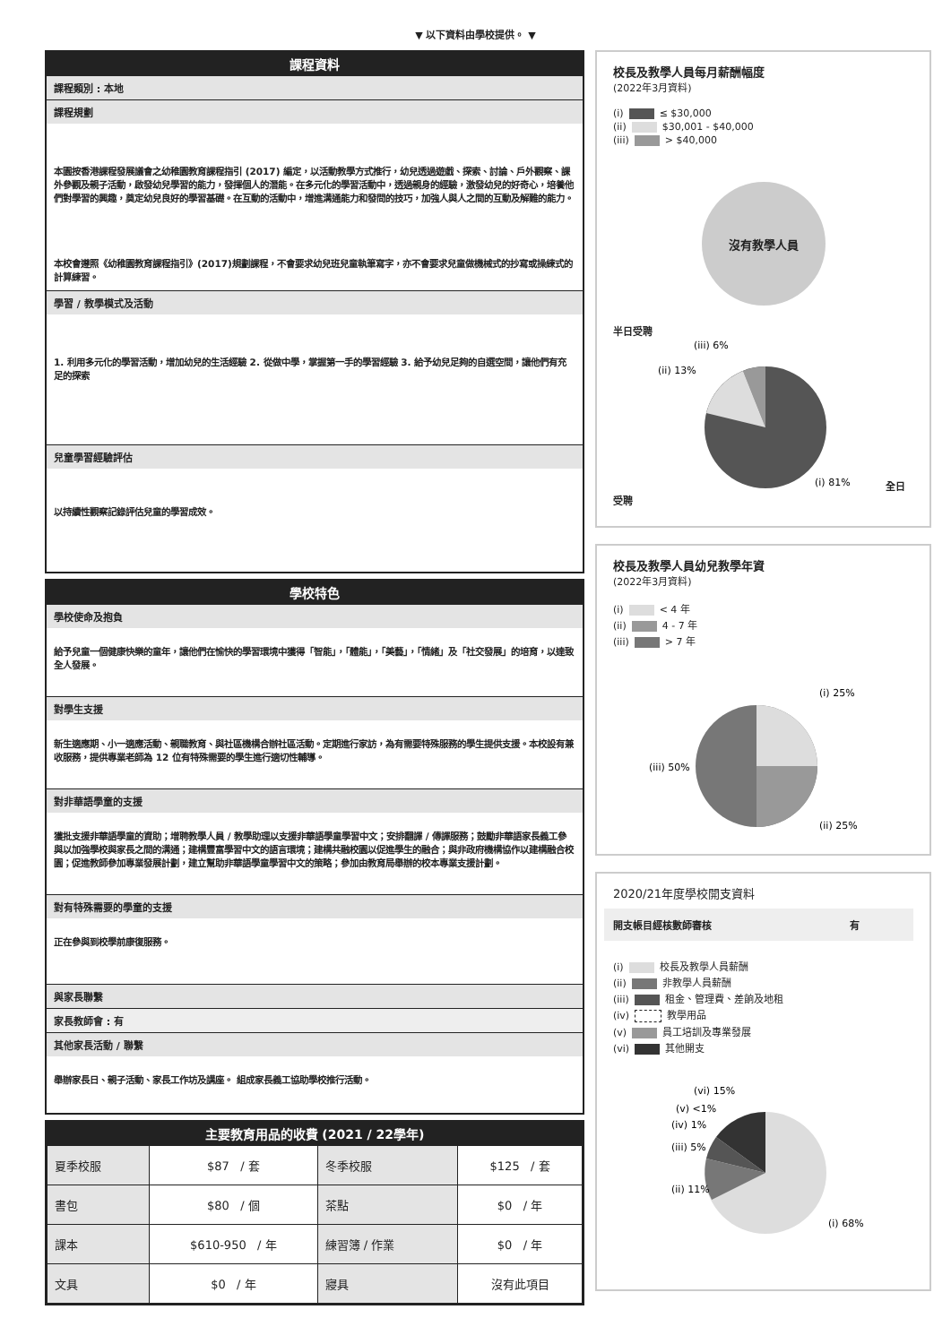▼ 以下資料由學校提供。 ▼
課程資料
課程類別 : 本地
課程規劃
本園按香港課程發展議會之幼稚園教育課程指引 (2017) 編定，以活動教學方式推行，幼兒透過遊戲、探索、討論、戶外觀察、課外參觀及親子活動，啟發幼兒學習的能力，發揮個人的潛能。在多元化的學習活動中，透過親身的經驗，激發幼兒的好奇心，培養他們對學習的興趣，奠定幼兒良好的學習基礎。在互動的活動中，增進溝通能力和發問的技巧，加強人與人之間的互動及解難的能力。
本校會遵照《幼稚園教育課程指引》(2017)規劃課程，不會要求幼兒班兒童執筆寫字，亦不會要求兒童做機械式的抄寫或操練式的計算練習。
學習 / 教學模式及活動
1. 利用多元化的學習活動，增加幼兒的生活經驗 2. 從做中學，掌握第一手的學習經驗 3. 給予幼兒足夠的自選空間，讓他們有充足的探索
兒童學習經驗評估
以持續性觀察記錄評估兒童的學習成效。
學校特色
學校使命及抱負
給予兒童一個健康快樂的童年，讓他們在愉快的學習環境中獲得「智能」，「體能」，「美藝」，「情緒」及「社交發展」的培育，以達致全人發展。
對學生支援
新生適應期、小一適應活動、親職教育、與社區機構合辦社區活動。定期進行家訪，為有需要特殊服務的學生提供支援。本校設有兼收服務，提供專業老師為 12 位有特殊需要的學生進行適切性輔導。
對非華語學童的支援
獲批支援非華語學童的資助；增聘教學人員 / 教學助理以支援非華語學童學習中文；安排翻譯 / 傳譯服務；鼓勵非華語家長義工參與以加強學校與家長之間的溝通；建構豐富學習中文的語言環境；建構共融校園以促進學生的融合；與非政府機構協作以建構融合校園；促進教師參加專業發展計劃，建立幫助非華語學童學習中文的策略；參加由教育局舉辦的校本專業支援計劃。
對有特殊需要的學童的支援
正在參與到校學前康復服務。
與家長聯繫
家長教師會 : 有
其他家長活動 / 聯繫
舉辦家長日、親子活動、家長工作坊及講座。 組成家長義工協助學校推行活動。
主要教育用品的收費 (2021 / 22學年)
| 夏季校服 | $87 / 套 | 冬季校服 | $125 / 套 |
| 書包 | $80 / 個 | 茶點 | $0 / 年 |
| 課本 | $610-950 / 年 | 練習簿 / 作業 | $0 / 年 |
| 文具 | $0 / 年 | 寢具 | 沒有此項目 |
校長及教學人員每月薪酬幅度
(2022年3月資料)
(i) ≤ $30,000
(ii) $30,001 - $40,000
(iii) > $40,000
沒有教學人員
半日受聘
(iii) 6%
(ii) 13%
(i) 81%
全日受聘
校長及教學人員幼兒教學年資
(2022年3月資料)
(i) < 4 年
(ii) 4 - 7 年
(iii) > 7 年
(i) 25%
(ii) 25%
(iii) 50%
2020/21年度學校開支資料
開支帳目經核數師審核 有
(i) 校長及教學人員薪酬
(ii) 非教學人員薪酬
(iii) 租金、管理費、差餉及地租
(iv) 教學用品
(v) 員工培訓及專業發展
(vi) 其他開支
(vi) 15%
(v) <1%
(iv) 1%
(iii) 5%
(ii) 11%
(i) 68%